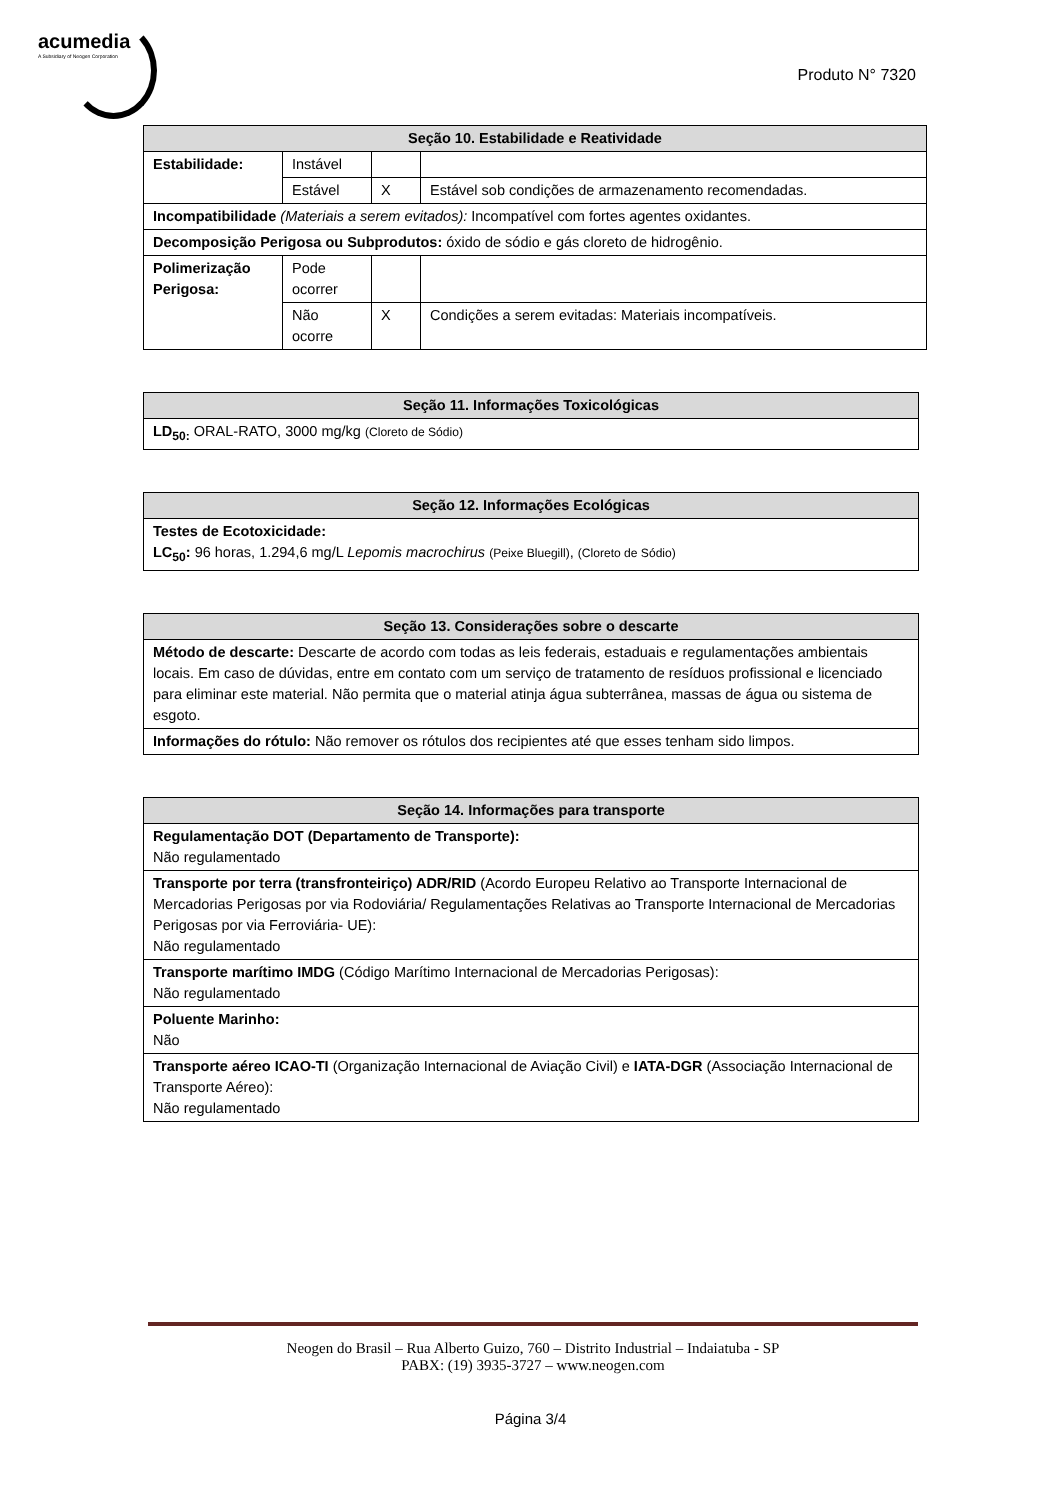acumedia
A Subsidiary of Neogen Corporation
Produto N° 7320
| Seção 10. Estabilidade e Reatividade | | | |
| --- | --- | --- | --- |
| Estabilidade: | Instável | | |
| | Estável | X | Estável sob condições de armazenamento recomendadas. |
| Incompatibilidade (Materiais a serem evitados): Incompatível com fortes agentes oxidantes. | | | |
| Decomposição Perigosa ou Subprodutos: óxido de sódio e gás cloreto de hidrogênio. | | | |
| Polimerização Perigosa: | Pode ocorrer | | |
| | Não ocorre | X | Condições a serem evitadas: Materiais incompatíveis. |
| Seção 11. Informações Toxicológicas |
| --- |
| LD<sub>50:</sub> ORAL-RATO, 3000 mg/kg (Cloreto de Sódio) |
| Seção 12. Informações Ecológicas |
| --- |
| Testes de Ecotoxicidade: LC<sub>50</sub>: 96 horas, 1.294,6 mg/L Lepomis macrochirus (Peixe Bluegill) , (Cloreto de Sódio) |
| Seção 13. Considerações sobre o descarte |
| --- |
| Método de descarte: Descarte de acordo com todas as leis federais, estaduais e regulamentações ambientais locais. Em caso de dúvidas, entre em contato com um serviço de tratamento de resíduos profissional e licenciado para eliminar este material. Não permita que o material atinja água subterrânea, massas de água ou sistema de esgoto. |
| Informações do rótulo: Não remover os rótulos dos recipientes até que esses tenham sido limpos. |
| Seção 14. Informações para transporte |
| --- |
| Regulamentação DOT (Departamento de Transporte): Não regulamentado |
| Transporte por terra (transfronteiriço) ADR/RID (Acordo Europeu Relativo ao Transporte Internacional de Mercadorias Perigosas por via Rodoviária/ Regulamentações Relativas ao Transporte Internacional de Mercadorias Perigosas por via Ferroviária- UE): Não regulamentado |
| Transporte marítimo IMDG (Código Marítimo Internacional de Mercadorias Perigosas): Não regulamentado |
| Poluente Marinho: Não |
| Transporte aéreo ICAO-TI (Organização Internacional de Aviação Civil) e IATA-DGR (Associação Internacional de Transporte Aéreo): Não regulamentado |
Neogen do Brasil – Rua Alberto Guizo, 760 – Distrito Industrial – Indaiatuba - SP
PABX: (19) 3935-3727 – www.neogen.com
Página 3/4